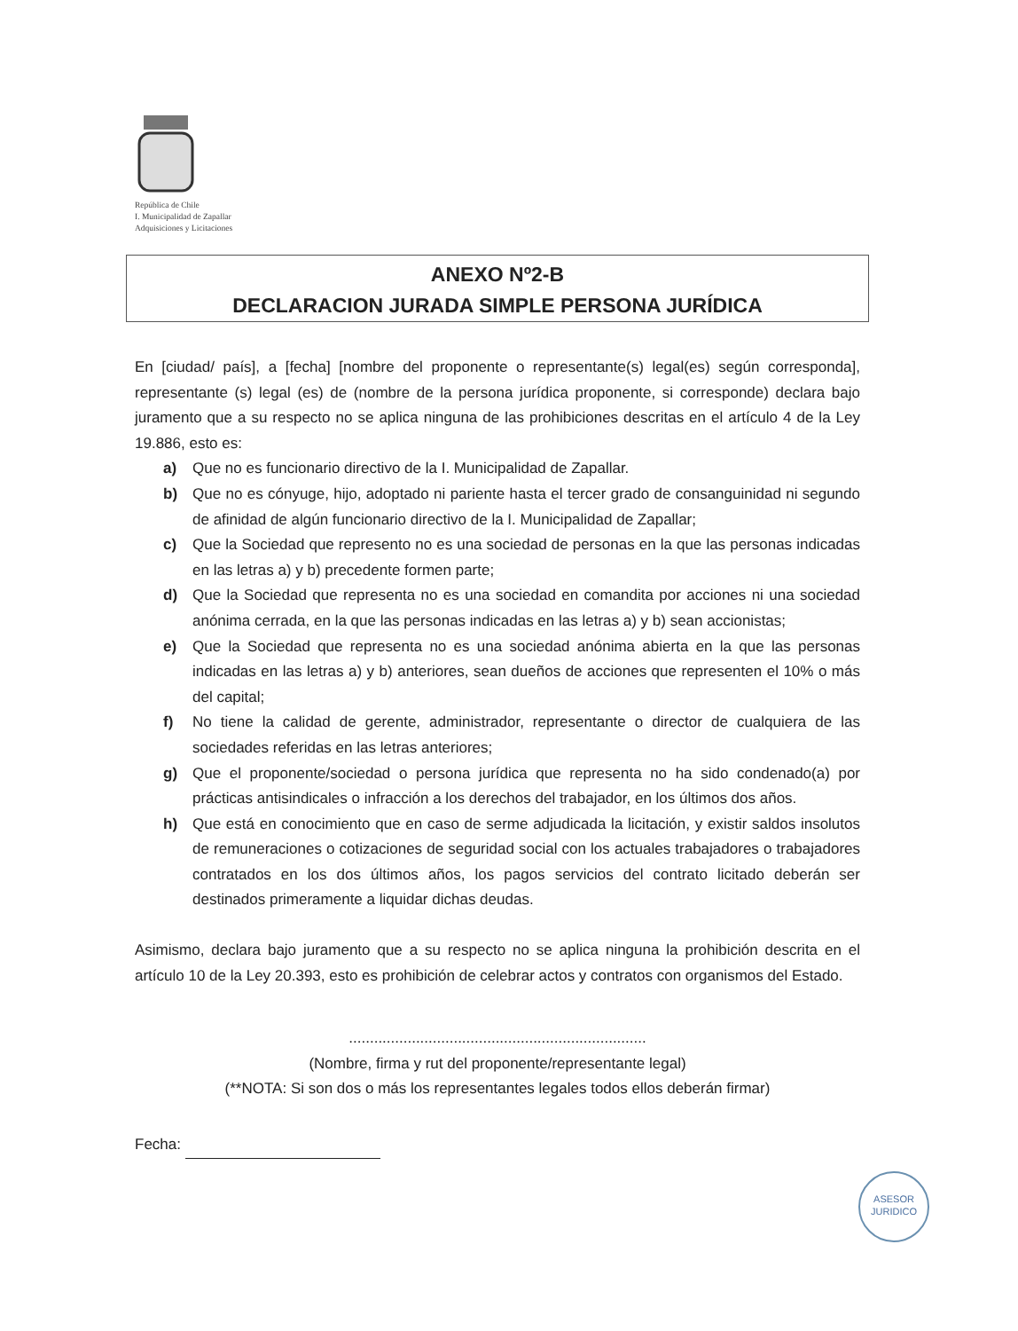República de Chile
I. Municipalidad de Zapallar
Adquisiciones y Licitaciones
ANEXO Nº2-B
DECLARACION JURADA SIMPLE PERSONA JURÍDICA
En [ciudad/ país], a [fecha] [nombre del proponente o representante(s) legal(es) según corresponda], representante (s) legal (es) de (nombre de la persona jurídica proponente, si corresponde) declara bajo juramento que a su respecto no se aplica ninguna de las prohibiciones descritas en el artículo 4 de la Ley 19.886, esto es:
a) Que no es funcionario directivo de la I. Municipalidad de Zapallar.
b) Que no es cónyuge, hijo, adoptado ni pariente hasta el tercer grado de consanguinidad ni segundo de afinidad de algún funcionario directivo de la I. Municipalidad de Zapallar;
c) Que la Sociedad que represento no es una sociedad de personas en la que las personas indicadas en las letras a) y b) precedente formen parte;
d) Que la Sociedad que representa no es una sociedad en comandita por acciones ni una sociedad anónima cerrada, en la que las personas indicadas en las letras a) y b) sean accionistas;
e) Que la Sociedad que representa no es una sociedad anónima abierta en la que las personas indicadas en las letras a) y b) anteriores, sean dueños de acciones que representen el 10% o más del capital;
f) No tiene la calidad de gerente, administrador, representante o director de cualquiera de las sociedades referidas en las letras anteriores;
g) Que el proponente/sociedad o persona jurídica que representa no ha sido condenado(a) por prácticas antisindicales o infracción a los derechos del trabajador, en los últimos dos años.
h) Que está en conocimiento que en caso de serme adjudicada la licitación, y existir saldos insolutos de remuneraciones o cotizaciones de seguridad social con los actuales trabajadores o trabajadores contratados en los dos últimos años, los pagos servicios del contrato licitado deberán ser destinados primeramente a liquidar dichas deudas.
Asimismo, declara bajo juramento que a su respecto no se aplica ninguna la prohibición descrita en el artículo 10 de la Ley 20.393, esto es prohibición de celebrar actos y contratos con organismos del Estado.
.......................................................................
(Nombre, firma y rut del proponente/representante legal)
(**NOTA: Si son dos o más los representantes legales todos ellos deberán firmar)
Fecha:
ASESOR
JURIDICO